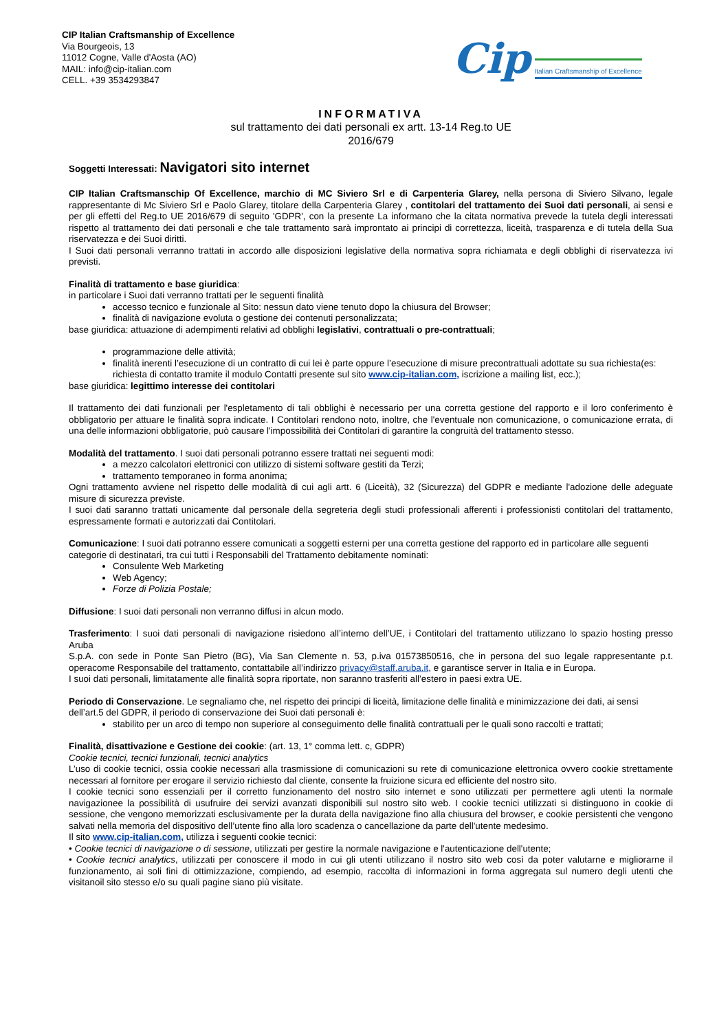CIP Italian Craftsmanship of Excellence
Via Bourgeois, 13
11012 Cogne, Valle d'Aosta (AO)
MAIL: info@cip-italian.com
CELL. +39 3534293847
Cip Italian Craftsmanship of Excellence
INFORMATIVA
sul trattamento dei dati personali ex artt. 13-14 Reg.to UE
2016/679
Soggetti Interessati: Navigatori sito internet
CIP Italian Craftsmanschip Of Excellence, marchio di MC Siviero Srl e di Carpenteria Glarey, nella persona di Siviero Silvano, legale rappresentante di Mc Siviero Srl e Paolo Glarey, titolare della Carpenteria Glarey , contitolari del trattamento dei Suoi dati personali, ai sensi e per gli effetti del Reg.to UE 2016/679 di seguito 'GDPR', con la presente La informano che la citata normativa prevede la tutela degli interessati rispetto al trattamento dei dati personali e che tale trattamento sarà improntato ai principi di correttezza, liceità, trasparenza e di tutela della Sua riservatezza e dei Suoi diritti.
I Suoi dati personali verranno trattati in accordo alle disposizioni legislative della normativa sopra richiamata e degli obblighi di riservatezza ivi previsti.
Finalità di trattamento e base giuridica:
in particolare i Suoi dati verranno trattati per le seguenti finalità
accesso tecnico e funzionale al Sito: nessun dato viene tenuto dopo la chiusura del Browser;
finalità di navigazione evoluta o gestione dei contenuti personalizzata;
base giuridica: attuazione di adempimenti relativi ad obblighi legislativi, contrattuali o pre-contrattuali;
programmazione delle attività;
finalità inerenti l’esecuzione di un contratto di cui lei è parte oppure l’esecuzione di misure precontrattuali adottate su sua richiesta(es: richiesta di contatto tramite il modulo Contatti presente sul sito www.cip-italian.com, iscrizione a mailing list, ecc.);
base giuridica: legittimo interesse dei contitolari
Il trattamento dei dati funzionali per l'espletamento di tali obblighi è necessario per una corretta gestione del rapporto e il loro conferimento è obbligatorio per attuare le finalità sopra indicate. I Contitolari rendono noto, inoltre, che l'eventuale non comunicazione, o comunicazione errata, di una delle informazioni obbligatorie, può causare l'impossibilità dei Contitolari di garantire la congruità del trattamento stesso.
Modalità del trattamento. I suoi dati personali potranno essere trattati nei seguenti modi:
a mezzo calcolatori elettronici con utilizzo di sistemi software gestiti da Terzi;
trattamento temporaneo in forma anonima;
Ogni trattamento avviene nel rispetto delle modalità di cui agli artt. 6 (Liceità), 32 (Sicurezza) del GDPR e mediante l'adozione delle adeguate misure di sicurezza previste.
I suoi dati saranno trattati unicamente dal personale della segreteria degli studi professionali afferenti i professionisti contitolari del trattamento, espressamente formati e autorizzati dai Contitolari.
Comunicazione: I suoi dati potranno essere comunicati a soggetti esterni per una corretta gestione del rapporto ed in particolare alle seguenti categorie di destinatari, tra cui tutti i Responsabili del Trattamento debitamente nominati:
Consulente Web Marketing
Web Agency;
Forze di Polizia Postale;
Diffusione: I suoi dati personali non verranno diffusi in alcun modo.
Trasferimento: I suoi dati personali di navigazione risiedono all’interno dell’UE, i Contitolari del trattamento utilizzano lo spazio hosting presso Aruba
S.p.A. con sede in Ponte San Pietro (BG), Via San Clemente n. 53, p.iva 01573850516, che in persona del suo legale rappresentante p.t. operacome Responsabile del trattamento, contattabile all’indirizzo privacy@staff.aruba.it, e garantisce server in Italia e in Europa.
I suoi dati personali, limitatamente alle finalità sopra riportate, non saranno trasferiti all’estero in paesi extra UE.
Periodo di Conservazione. Le segnaliamo che, nel rispetto dei principi di liceità, limitazione delle finalità e minimizzazione dei dati, ai sensi dell’art.5 del GDPR, il periodo di conservazione dei Suoi dati personali è:
stabilito per un arco di tempo non superiore al conseguimento delle finalità contrattuali per le quali sono raccolti e trattati;
Finalità, disattivazione e Gestione dei cookie: (art. 13, 1° comma lett. c, GDPR)
Cookie tecnici, tecnici funzionali, tecnici analytics
L’uso di cookie tecnici, ossia cookie necessari alla trasmissione di comunicazioni su rete di comunicazione elettronica ovvero cookie strettamente necessari al fornitore per erogare il servizio richiesto dal cliente, consente la fruizione sicura ed efficiente del nostro sito.
I cookie tecnici sono essenziali per il corretto funzionamento del nostro sito internet e sono utilizzati per permettere agli utenti la normale navigazionee la possibilità di usufruire dei servizi avanzati disponibili sul nostro sito web. I cookie tecnici utilizzati si distinguono in cookie di sessione, che vengono memorizzati esclusivamente per la durata della navigazione fino alla chiusura del browser, e cookie persistenti che vengono salvati nella memoria del dispositivo dell’utente fino alla loro scadenza o cancellazione da parte dell'utente medesimo.
Il sito www.cip-italian.com, utilizza i seguenti cookie tecnici:
• Cookie tecnici di navigazione o di sessione, utilizzati per gestire la normale navigazione e l'autenticazione dell'utente;
• Cookie tecnici analytics, utilizzati per conoscere il modo in cui gli utenti utilizzano il nostro sito web così da poter valutarne e migliorarne il funzionamento, ai soli fini di ottimizzazione, compiendo, ad esempio, raccolta di informazioni in forma aggregata sul numero degli utenti che visitanoil sito stesso e/o su quali pagine siano più visitate.